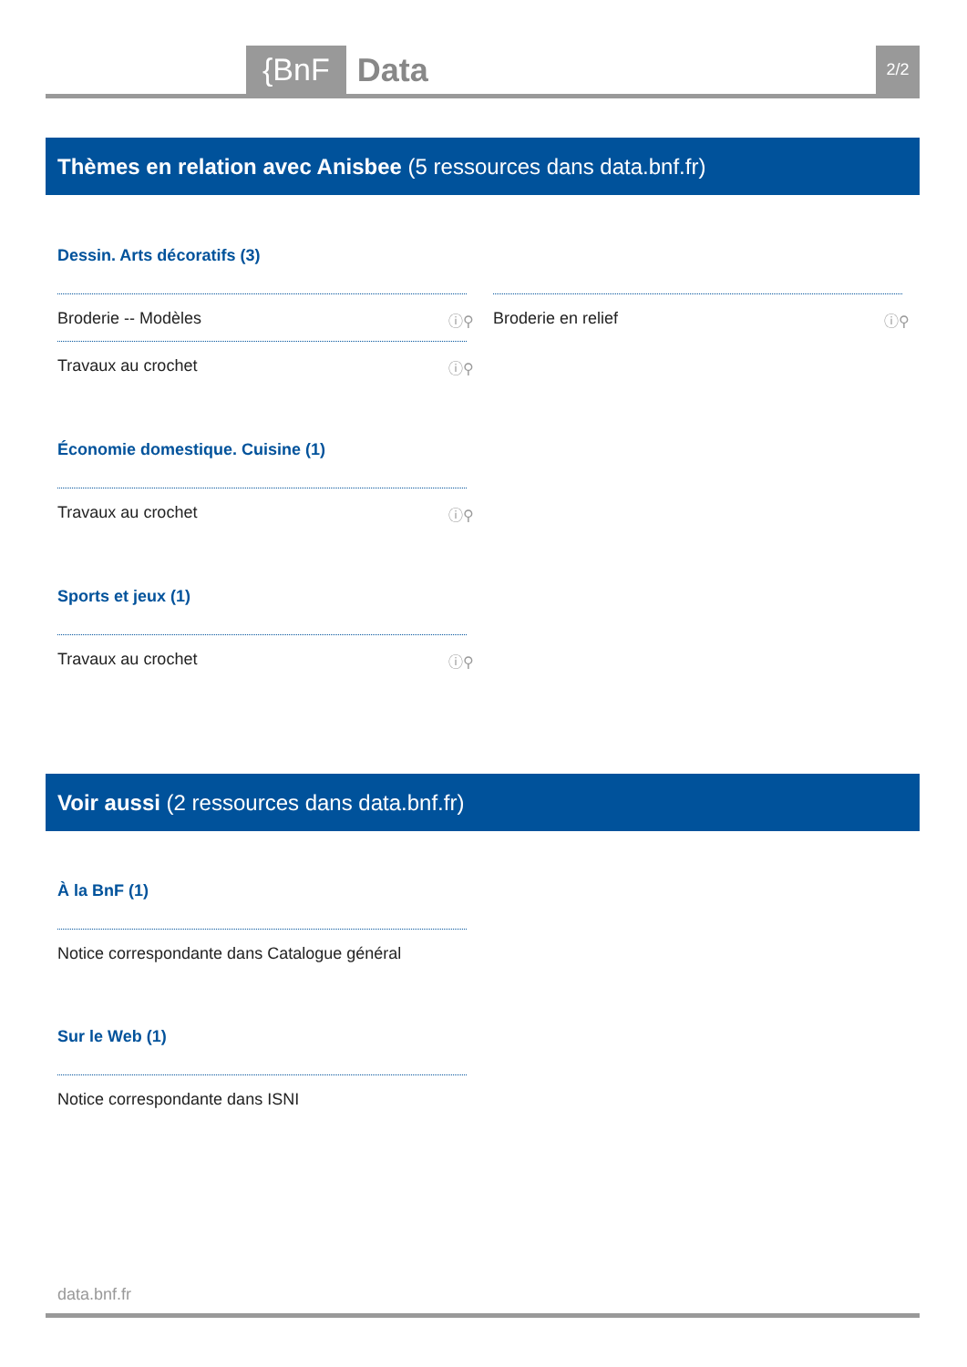{BnF Data 2/2
Thèmes en relation avec Anisbee (5 ressources dans data.bnf.fr)
Dessin. Arts décoratifs (3)
Broderie -- Modèles ⓘ⚲ Broderie en relief ⓘ⚲
Travaux au crochet ⓘ⚲
Économie domestique. Cuisine (1)
Travaux au crochet ⓘ⚲
Sports et jeux (1)
Travaux au crochet ⓘ⚲
Voir aussi (2 ressources dans data.bnf.fr)
À la BnF (1)
Notice correspondante dans Catalogue général
Sur le Web (1)
Notice correspondante dans ISNI
data.bnf.fr